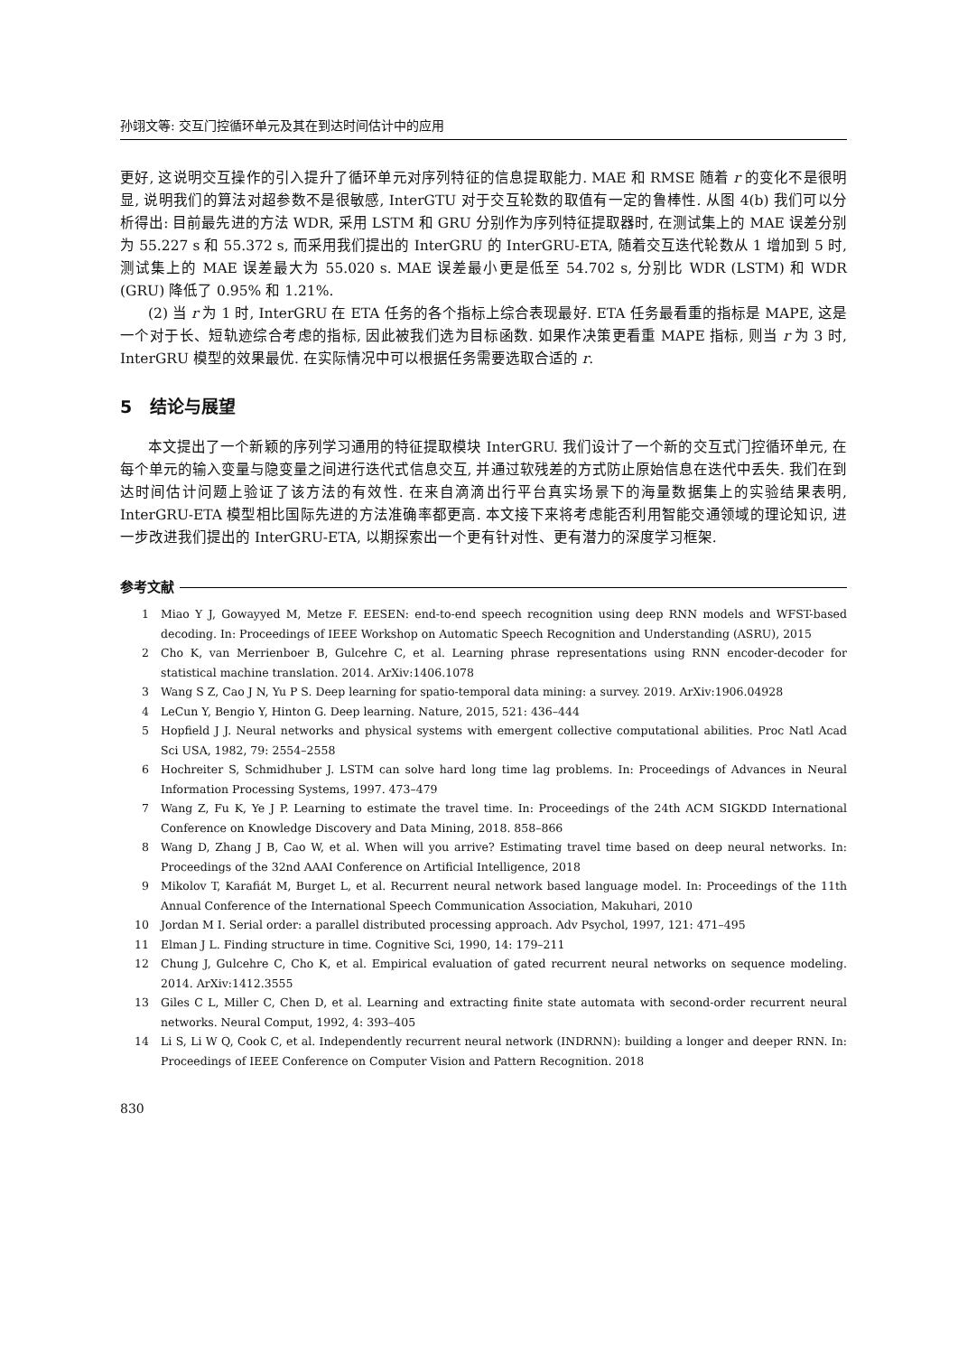孙翊文等: 交互门控循环单元及其在到达时间估计中的应用
更好, 这说明交互操作的引入提升了循环单元对序列特征的信息提取能力. MAE 和 RMSE 随着 r 的变化不是很明显, 说明我们的算法对超参数不是很敏感, InterGTU 对于交互轮数的取值有一定的鲁棒性. 从图 4(b) 我们可以分析得出: 目前最先进的方法 WDR, 采用 LSTM 和 GRU 分别作为序列特征提取器时, 在测试集上的 MAE 误差分别为 55.227 s 和 55.372 s, 而采用我们提出的 InterGRU 的 InterGRU-ETA, 随着交互迭代轮数从 1 增加到 5 时, 测试集上的 MAE 误差最大为 55.020 s. MAE 误差最小更是低至 54.702 s, 分别比 WDR (LSTM) 和 WDR (GRU) 降低了 0.95% 和 1.21%.
(2) 当 r 为 1 时, InterGRU 在 ETA 任务的各个指标上综合表现最好. ETA 任务最看重的指标是 MAPE, 这是一个对于长、短轨迹综合考虑的指标, 因此被我们选为目标函数. 如果作决策更看重 MAPE 指标, 则当 r 为 3 时, InterGRU 模型的效果最优. 在实际情况中可以根据任务需要选取合适的 r.
5 结论与展望
本文提出了一个新颖的序列学习通用的特征提取模块 InterGRU. 我们设计了一个新的交互式门控循环单元, 在每个单元的输入变量与隐变量之间进行迭代式信息交互, 并通过软残差的方式防止原始信息在迭代中丢失. 我们在到达时间估计问题上验证了该方法的有效性. 在来自滴滴出行平台真实场景下的海量数据集上的实验结果表明, InterGRU-ETA 模型相比国际先进的方法准确率都更高. 本文接下来将考虑能否利用智能交通领域的理论知识, 进一步改进我们提出的 InterGRU-ETA, 以期探索出一个更有针对性、更有潜力的深度学习框架.
参考文献
1 Miao Y J, Gowayyed M, Metze F. EESEN: end-to-end speech recognition using deep RNN models and WFST-based decoding. In: Proceedings of IEEE Workshop on Automatic Speech Recognition and Understanding (ASRU), 2015
2 Cho K, van Merrienboer B, Gulcehre C, et al. Learning phrase representations using RNN encoder-decoder for statistical machine translation. 2014. ArXiv:1406.1078
3 Wang S Z, Cao J N, Yu P S. Deep learning for spatio-temporal data mining: a survey. 2019. ArXiv:1906.04928
4 LeCun Y, Bengio Y, Hinton G. Deep learning. Nature, 2015, 521: 436–444
5 Hopfield J J. Neural networks and physical systems with emergent collective computational abilities. Proc Natl Acad Sci USA, 1982, 79: 2554–2558
6 Hochreiter S, Schmidhuber J. LSTM can solve hard long time lag problems. In: Proceedings of Advances in Neural Information Processing Systems, 1997. 473–479
7 Wang Z, Fu K, Ye J P. Learning to estimate the travel time. In: Proceedings of the 24th ACM SIGKDD International Conference on Knowledge Discovery and Data Mining, 2018. 858–866
8 Wang D, Zhang J B, Cao W, et al. When will you arrive? Estimating travel time based on deep neural networks. In: Proceedings of the 32nd AAAI Conference on Artificial Intelligence, 2018
9 Mikolov T, Karafiát M, Burget L, et al. Recurrent neural network based language model. In: Proceedings of the 11th Annual Conference of the International Speech Communication Association, Makuhari, 2010
10 Jordan M I. Serial order: a parallel distributed processing approach. Adv Psychol, 1997, 121: 471–495
11 Elman J L. Finding structure in time. Cognitive Sci, 1990, 14: 179–211
12 Chung J, Gulcehre C, Cho K, et al. Empirical evaluation of gated recurrent neural networks on sequence modeling. 2014. ArXiv:1412.3555
13 Giles C L, Miller C, Chen D, et al. Learning and extracting finite state automata with second-order recurrent neural networks. Neural Comput, 1992, 4: 393–405
14 Li S, Li W Q, Cook C, et al. Independently recurrent neural network (INDRNN): building a longer and deeper RNN. In: Proceedings of IEEE Conference on Computer Vision and Pattern Recognition. 2018
830